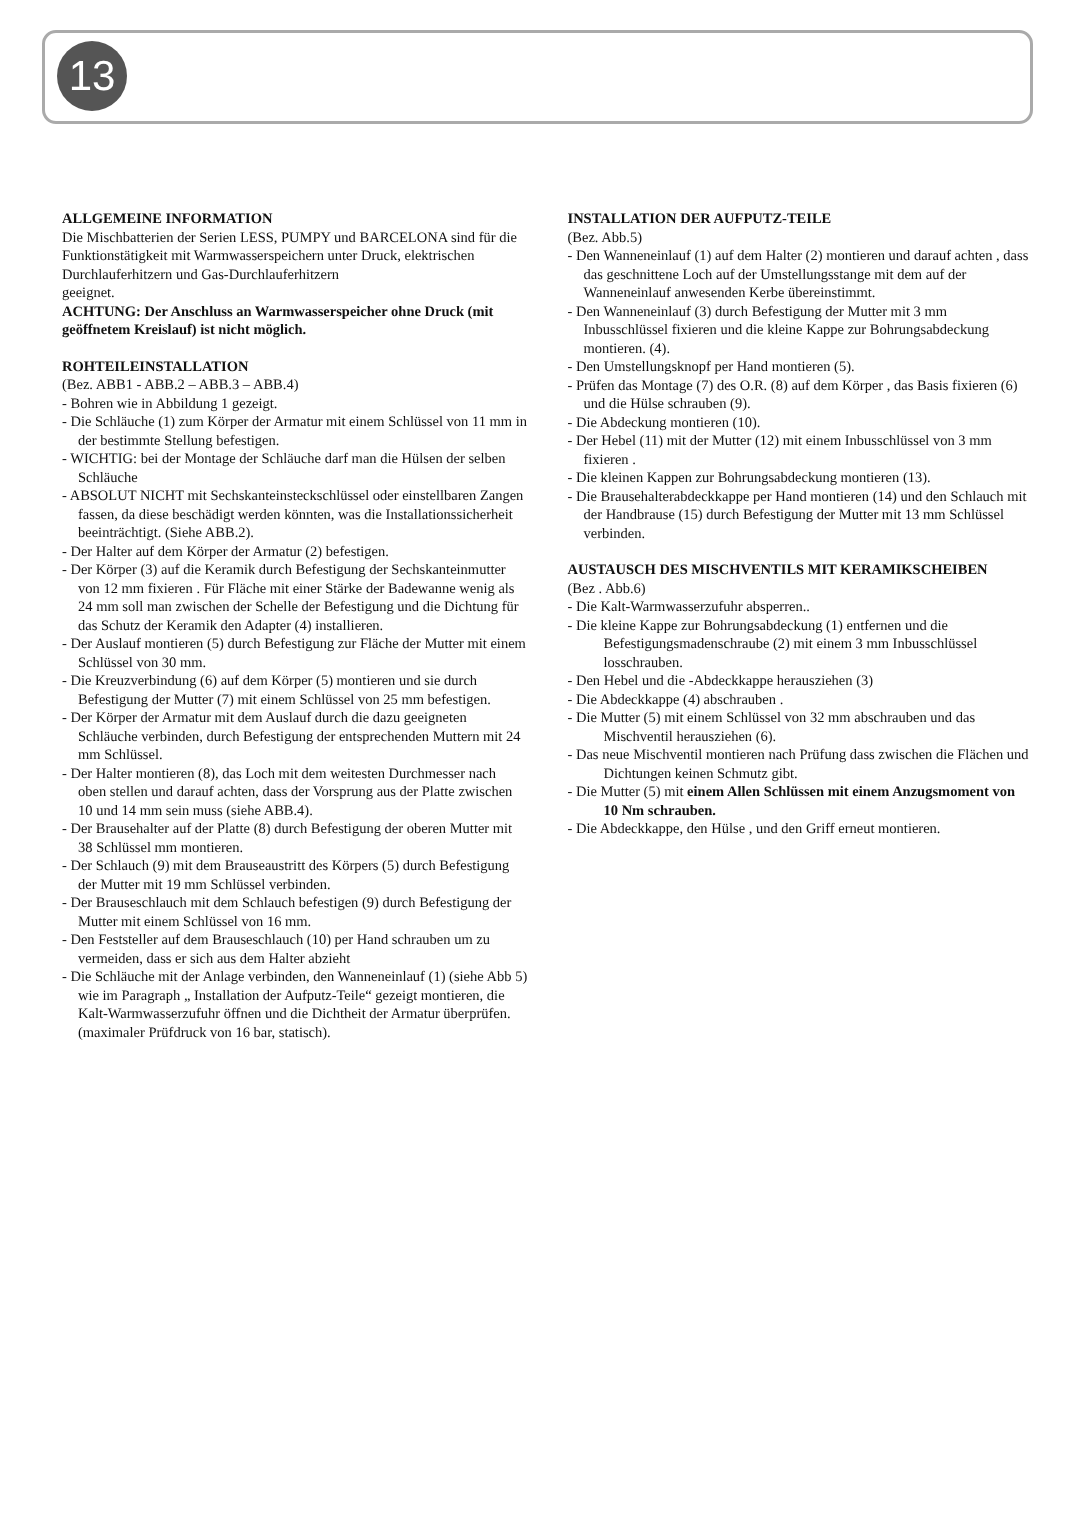13
ALLGEMEINE INFORMATION
Die Mischbatterien der Serien LESS, PUMPY und BARCELONA sind für die Funktionstätigkeit mit Warmwasserspeichern unter Druck, elektrischen Durchlauferhitzern und Gas-Durchlauferhitzern
geeignet.
ACHTUNG: Der Anschluss an Warmwasserspeicher ohne Druck (mit geöffnetem Kreislauf) ist nicht möglich.
ROHTEILEINSTALLATION
(Bez. ABB1 - ABB.2 – ABB.3 – ABB.4)
- Bohren wie in Abbildung 1 gezeigt.
- Die Schläuche (1) zum Körper der Armatur mit einem Schlüssel von 11 mm in der bestimmte Stellung befestigen.
- WICHTIG: bei der Montage der Schläuche darf man die Hülsen der selben Schläuche
- ABSOLUT NICHT mit Sechskanteinsteckschlüssel oder einstellbaren Zangen fassen, da diese beschädigt werden könnten, was die Installationssicherheit beeinträchtigt. (Siehe ABB.2).
- Der Halter auf dem Körper der Armatur (2) befestigen.
- Der Körper (3) auf die Keramik durch Befestigung der Sechskanteinmutter von 12 mm fixieren . Für Fläche mit einer Stärke der Badewanne wenig als 24 mm soll man zwischen der Schelle der Befestigung und die Dichtung für das Schutz der Keramik den Adapter (4) installieren.
- Der Auslauf montieren (5) durch Befestigung zur Fläche der Mutter mit einem Schlüssel von 30 mm.
- Die Kreuzverbindung (6) auf dem Körper (5) montieren und sie durch Befestigung der Mutter (7) mit einem Schlüssel von 25 mm befestigen.
- Der Körper der Armatur mit dem Auslauf durch die dazu geeigneten Schläuche verbinden, durch Befestigung der entsprechenden Muttern mit 24 mm Schlüssel.
- Der Halter montieren (8), das Loch mit dem weitesten Durchmesser nach oben stellen und darauf achten, dass der Vorsprung aus der Platte zwischen 10 und 14 mm sein muss (siehe ABB.4).
- Der Brausehalter auf der Platte (8) durch Befestigung der oberen Mutter mit 38 Schlüssel mm montieren.
- Der Schlauch (9) mit dem Brauseaustritt des Körpers (5) durch Befestigung der Mutter mit 19 mm Schlüssel verbinden.
- Der Brauseschlauch mit dem Schlauch befestigen (9) durch Befestigung der Mutter mit einem Schlüssel von 16 mm.
- Den Feststeller auf dem Brauseschlauch (10) per Hand schrauben um zu vermeiden, dass er sich aus dem Halter abzieht
- Die Schläuche mit der Anlage verbinden, den Wanneneinlauf (1) (siehe Abb 5) wie im Paragraph „ Installation der Aufputz-Teile“ gezeigt montieren, die Kalt-Warmwasserzufuhr öffnen und die Dichtheit der Armatur überprüfen. (maximaler Prüfdruck von 16 bar, statisch).
INSTALLATION DER AUFPUTZ-TEILE
(Bez. Abb.5)
- Den Wanneneinlauf (1) auf dem Halter (2) montieren und darauf achten , dass das geschnittene Loch auf der Umstellungsstange mit dem auf der Wanneneinlauf anwesenden Kerbe übereinstimmt.
- Den Wanneneinlauf (3) durch Befestigung der Mutter mit 3 mm Inbusschlüssel fixieren und die kleine Kappe zur Bohrungsabdeckung montieren. (4).
- Den Umstellungsknopf per Hand montieren (5).
- Prüfen das Montage (7) des O.R. (8) auf dem Körper , das Basis fixieren (6) und die Hülse schrauben (9).
- Die Abdeckung montieren (10).
- Der Hebel (11) mit der Mutter (12) mit einem Inbusschlüssel von 3 mm fixieren .
- Die kleinen Kappen zur Bohrungsabdeckung montieren (13).
- Die Brausehalterabdeckkappe per Hand montieren (14) und den Schlauch mit der Handbrause (15) durch Befestigung der Mutter mit 13 mm Schlüssel verbinden.
AUSTAUSCH DES MISCHVENTILS MIT KERAMIKSCHEIBEN
(Bez . Abb.6)
- Die Kalt-Warmwasserzufuhr absperren..
- Die kleine Kappe zur Bohrungsabdeckung (1) entfernen und die Befestigungsmadenschraube (2) mit einem 3 mm Inbusschlüssel losschrauben.
- Den Hebel und die -Abdeckkappe herausziehen (3)
- Die Abdeckkappe (4) abschrauben .
- Die Mutter (5) mit einem Schlüssel von 32 mm abschrauben und das Mischventil herausziehen (6).
- Das neue Mischventil montieren nach Prüfung dass zwischen die Flächen und Dichtungen keinen Schmutz gibt.
- Die Mutter (5) mit einem Allen Schlüssen mit einem Anzugsmoment von 10 Nm schrauben.
- Die Abdeckkappe, den Hülse , und den Griff erneut montieren.